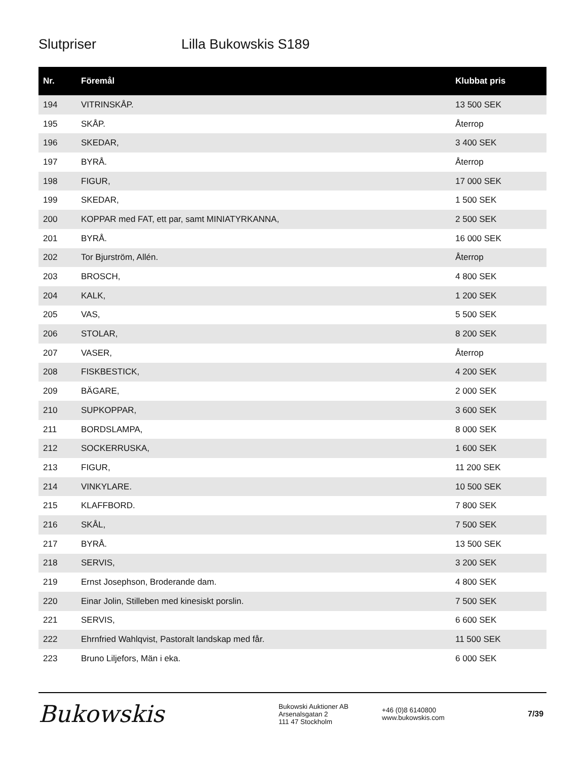Slutpriser Lilla Bukowskis S189
| Nr. | Föremål | Klubbat pris |
| --- | --- | --- |
| 194 | VITRINSKÅP. | 13 500 SEK |
| 195 | SKÅP. | Återrop |
| 196 | SKEDAR, | 3 400 SEK |
| 197 | BYRÅ. | Återrop |
| 198 | FIGUR, | 17 000 SEK |
| 199 | SKEDAR, | 1 500 SEK |
| 200 | KOPPAR med FAT, ett par, samt MINIATYRKANNA, | 2 500 SEK |
| 201 | BYRÅ. | 16 000 SEK |
| 202 | Tor Bjurström, Allén. | Återrop |
| 203 | BROSCH, | 4 800 SEK |
| 204 | KALK, | 1 200 SEK |
| 205 | VAS, | 5 500 SEK |
| 206 | STOLAR, | 8 200 SEK |
| 207 | VASER, | Återrop |
| 208 | FISKBESTICK, | 4 200 SEK |
| 209 | BÄGARE, | 2 000 SEK |
| 210 | SUPKOPPAR, | 3 600 SEK |
| 211 | BORDSLAMPA, | 8 000 SEK |
| 212 | SOCKERRUSKA, | 1 600 SEK |
| 213 | FIGUR, | 11 200 SEK |
| 214 | VINKYLARE. | 10 500 SEK |
| 215 | KLAFFBORD. | 7 800 SEK |
| 216 | SKÅL, | 7 500 SEK |
| 217 | BYRÅ. | 13 500 SEK |
| 218 | SERVIS, | 3 200 SEK |
| 219 | Ernst Josephson, Broderande dam. | 4 800 SEK |
| 220 | Einar Jolin, Stilleben med kinesiskt porslin. | 7 500 SEK |
| 221 | SERVIS, | 6 600 SEK |
| 222 | Ehrnfried Wahlqvist, Pastoralt landskap med får. | 11 500 SEK |
| 223 | Bruno Liljefors, Män i eka. | 6 000 SEK |
Bukowskis
Bukowski Auktioner AB
Arsenalsgatan 2
111 47 Stockholm
+46 (0)8 6140800
www.bukowskis.com
7/39